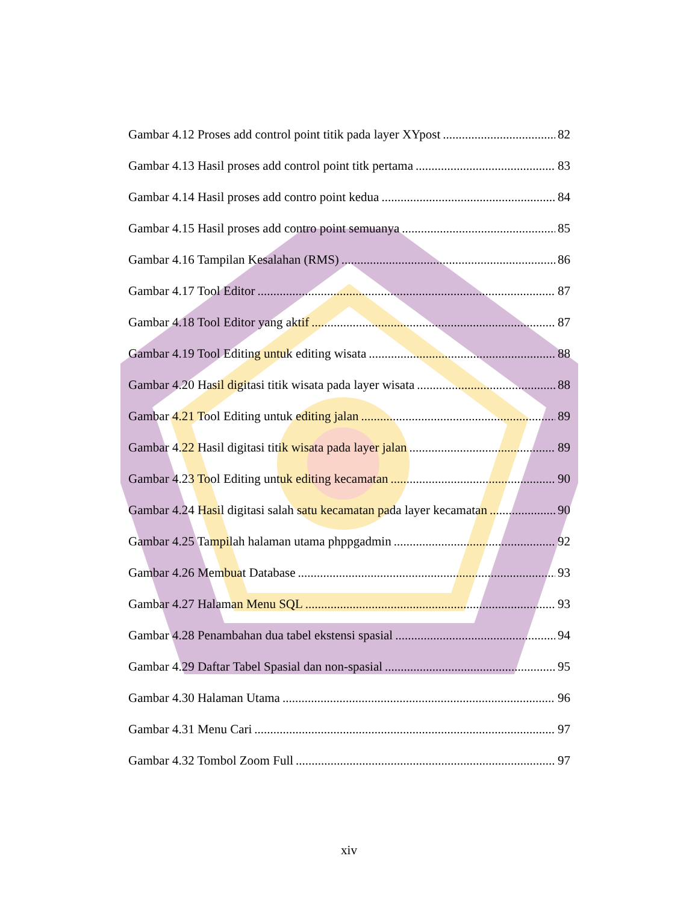Gambar 4.12 Proses add control point titik pada layer XYpost 82
Gambar 4.13 Hasil proses add control point titk pertama 83
Gambar 4.14 Hasil proses add contro point kedua 84
Gambar 4.15 Hasil proses add contro point semuanya 85
Gambar 4.16 Tampilan Kesalahan (RMS) 86
Gambar 4.17 Tool Editor 87
Gambar 4.18 Tool Editor yang aktif 87
Gambar 4.19 Tool Editing untuk editing wisata 88
Gambar 4.20 Hasil digitasi titik wisata pada layer wisata 88
Gambar 4.21 Tool Editing untuk editing jalan 89
Gambar 4.22 Hasil digitasi titik wisata pada layer jalan 89
Gambar 4.23 Tool Editing untuk editing kecamatan 90
Gambar 4.24 Hasil digitasi salah satu kecamatan pada layer kecamatan 90
Gambar 4.25 Tampilah halaman utama phppgadmin 92
Gambar 4.26 Membuat Database 93
Gambar 4.27 Halaman Menu SQL 93
Gambar 4.28 Penambahan dua tabel ekstensi spasial 94
Gambar 4.29 Daftar Tabel Spasial dan non-spasial 95
Gambar 4.30 Halaman Utama 96
Gambar 4.31 Menu Cari 97
Gambar 4.32 Tombol Zoom Full 97
xiv